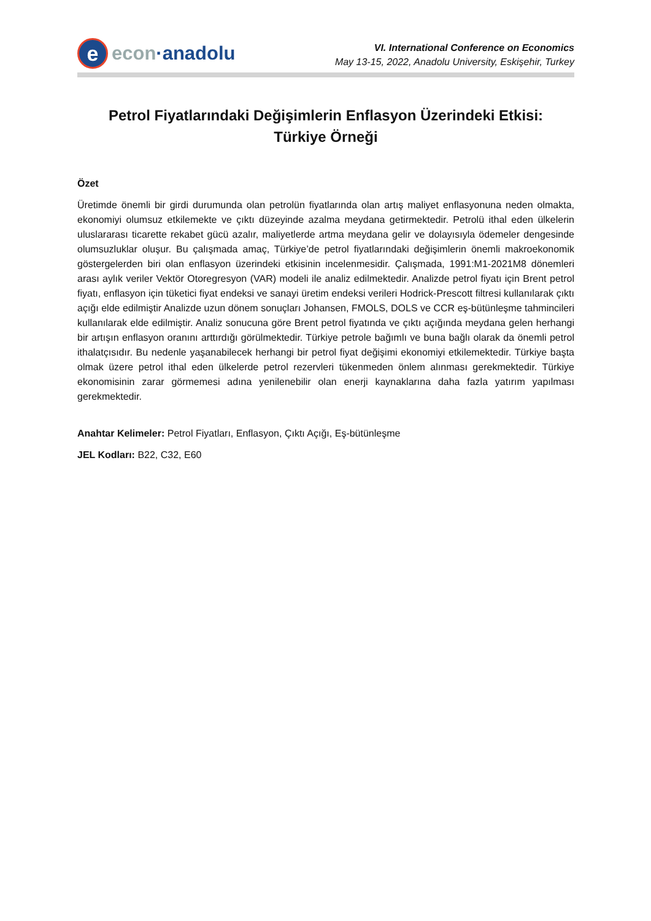e
econ ·anadolu
VI. International Conference on Economics
May 13-15, 2022, Anadolu University, Eskişehir, Turkey
Petrol Fiyatlarındaki Değişimlerin Enflasyon Üzerindeki Etkisi:
Türkiye Örneği
Özet
Üretimde önemli bir girdi durumunda olan petrolün fiyatlarında olan artış maliyet enflasyonuna neden olmakta, ekonomiyi olumsuz etkilemekte ve çıktı düzeyinde azalma meydana getirmektedir. Petrolü ithal eden ülkelerin uluslararası ticarette rekabet gücü azalır, maliyetlerde artma meydana gelir ve dolayısıyla ödemeler dengesinde olumsuzluklar oluşur. Bu çalışmada amaç, Türkiye’de petrol fiyatlarındaki değişimlerin önemli makroekonomik göstergelerden biri olan enflasyon üzerindeki etkisinin incelenmesidir. Çalışmada, 1991:M1-2021M8 dönemleri arası aylık veriler Vektör Otoregresyon (VAR) modeli ile analiz edilmektedir. Analizde petrol fiyatı için Brent petrol fiyatı, enflasyon için tüketici fiyat endeksi ve sanayi üretim endeksi verileri Hodrick-Prescott filtresi kullanılarak çıktı açığı elde edilmiştir Analizde uzun dönem sonuçları Johansen, FMOLS, DOLS ve CCR eş-bütünleşme tahmincileri kullanılarak elde edilmiştir. Analiz sonucuna göre Brent petrol fiyatında ve çıktı açığında meydana gelen herhangi bir artışın enflasyon oranını arttırdığı görülmektedir. Türkiye petrole bağımlı ve buna bağlı olarak da önemli petrol ithalatçısıdır. Bu nedenle yaşanabilecek herhangi bir petrol fiyat değişimi ekonomiyi etkilemektedir. Türkiye başta olmak üzere petrol ithal eden ülkelerde petrol rezervleri tükenmeden önlem alınması gerekmektedir. Türkiye ekonomisinin zarar görmemesi adına yenilenebilir olan enerji kaynaklarına daha fazla yatırım yapılması gerekmektedir.
Anahtar Kelimeler: Petrol Fiyatları, Enflasyon, Çıktı Açığı, Eş-bütünleşme
JEL Kodları: B22, C32, E60